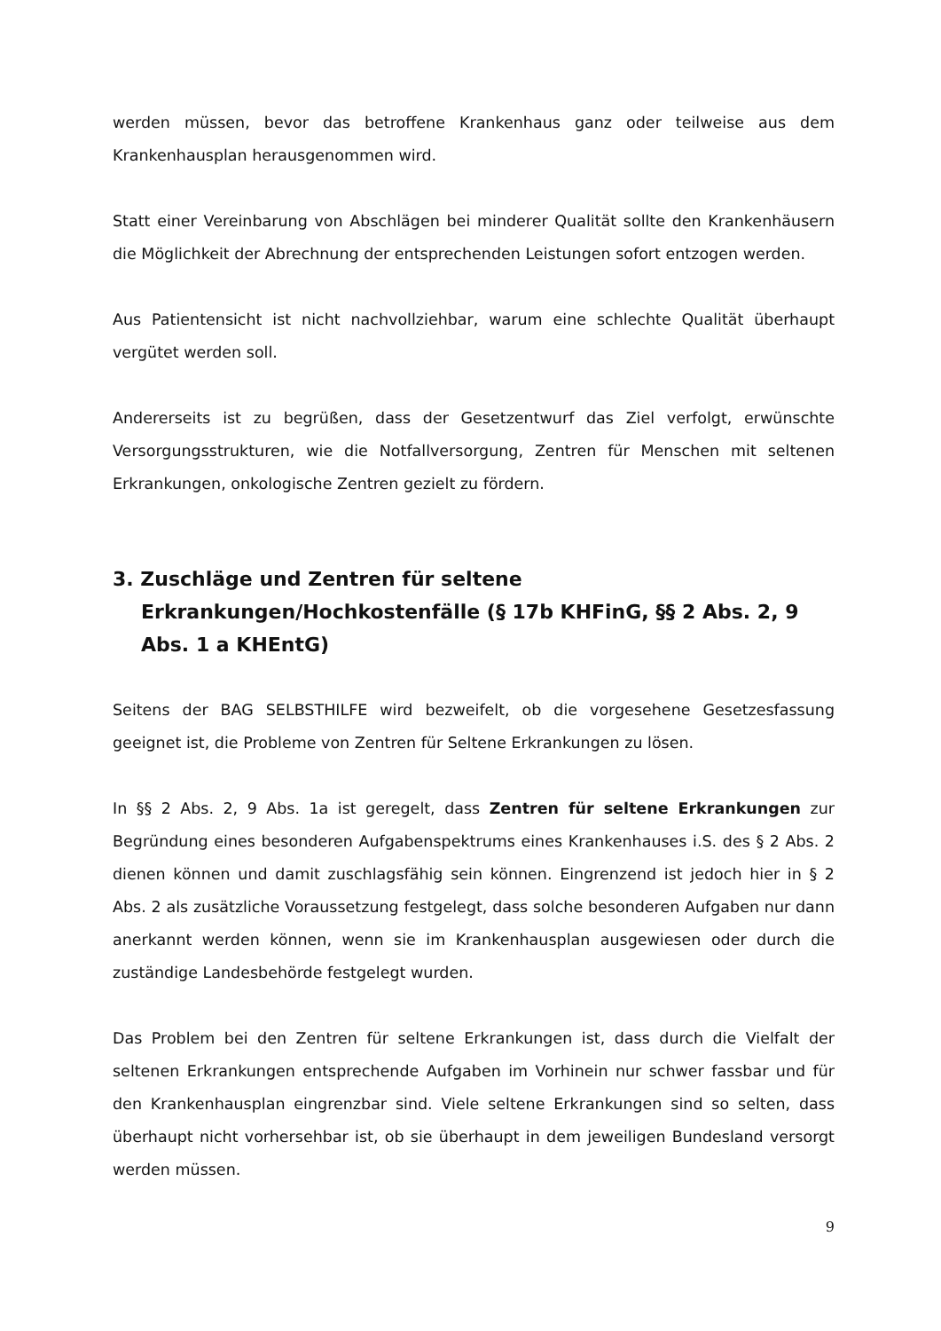werden müssen, bevor das betroffene Krankenhaus ganz oder teilweise aus dem Krankenhausplan herausgenommen wird.
Statt einer Vereinbarung von Abschlägen bei minderer Qualität sollte den Kranken­häusern die Möglichkeit der Abrechnung der entsprechenden Leistungen sofort ent­zogen werden.
Aus Patientensicht ist nicht nachvollziehbar, warum eine schlechte Qualität über­haupt vergütet werden soll.
Andererseits ist zu begrüßen, dass der Gesetzentwurf das Ziel verfolgt, erwünschte Versorgungsstrukturen, wie die Notfallversorgung, Zentren für Menschen mit selte­nen Erkrankungen, onkologische Zentren gezielt zu fördern.
3. Zuschläge und Zentren für seltene Erkrankungen/Hochkostenfälle (§ 17b KHFinG, §§ 2 Abs. 2, 9 Abs. 1 a KHEntG)
Seitens der BAG SELBSTHILFE wird bezweifelt, ob die vorgesehene Gesetzesfassung geeignet ist, die Probleme von Zentren für Seltene Erkrankungen zu lösen.
In §§ 2 Abs. 2, 9 Abs. 1a ist geregelt, dass Zentren für seltene Erkrankungen zur Begründung eines besonderen Aufgabenspektrums eines Krankenhauses i.S. des § 2 Abs. 2 dienen können und damit zuschlagsfähig sein können. Eingrenzend ist jedoch hier in § 2 Abs. 2 als zusätzliche Voraussetzung festgelegt, dass solche besonderen Aufgaben nur dann anerkannt werden können, wenn sie im Krankenhausplan aus­gewiesen oder durch die zuständige Landesbehörde festgelegt wurden.
Das Problem bei den Zentren für seltene Erkrankungen ist, dass durch die Vielfalt der seltenen Erkrankungen entsprechende Aufgaben im Vorhinein nur schwer fass­bar und für den Krankenhausplan eingrenzbar sind. Viele seltene Erkrankungen sind so selten, dass überhaupt nicht vorhersehbar ist, ob sie überhaupt in dem jeweili­gen Bundesland versorgt werden müssen.
9